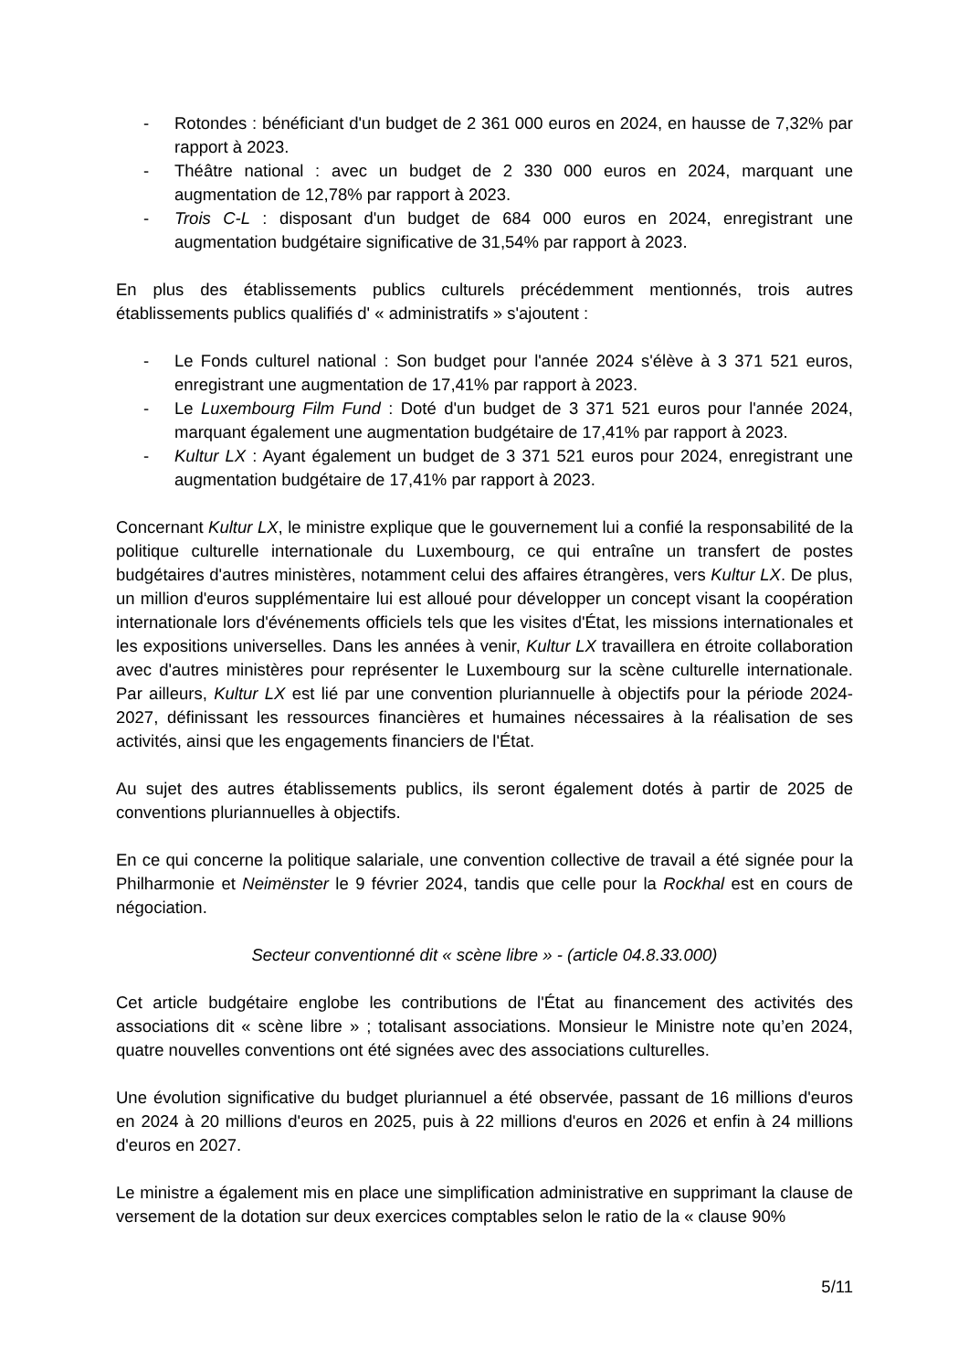- Rotondes : bénéficiant d'un budget de 2 361 000 euros en 2024, en hausse de 7,32% par rapport à 2023.
- Théâtre national : avec un budget de 2 330 000 euros en 2024, marquant une augmentation de 12,78% par rapport à 2023.
- Trois C-L : disposant d'un budget de 684 000 euros en 2024, enregistrant une augmentation budgétaire significative de 31,54% par rapport à 2023.
En plus des établissements publics culturels précédemment mentionnés, trois autres établissements publics qualifiés d' « administratifs » s'ajoutent :
- Le Fonds culturel national : Son budget pour l'année 2024 s'élève à 3 371 521 euros, enregistrant une augmentation de 17,41% par rapport à 2023.
- Le Luxembourg Film Fund : Doté d'un budget de 3 371 521 euros pour l'année 2024, marquant également une augmentation budgétaire de 17,41% par rapport à 2023.
- Kultur LX : Ayant également un budget de 3 371 521 euros pour 2024, enregistrant une augmentation budgétaire de 17,41% par rapport à 2023.
Concernant Kultur LX, le ministre explique que le gouvernement lui a confié la responsabilité de la politique culturelle internationale du Luxembourg, ce qui entraîne un transfert de postes budgétaires d'autres ministères, notamment celui des affaires étrangères, vers Kultur LX. De plus, un million d'euros supplémentaire lui est alloué pour développer un concept visant la coopération internationale lors d'événements officiels tels que les visites d'État, les missions internationales et les expositions universelles. Dans les années à venir, Kultur LX travaillera en étroite collaboration avec d'autres ministères pour représenter le Luxembourg sur la scène culturelle internationale. Par ailleurs, Kultur LX est lié par une convention pluriannuelle à objectifs pour la période 2024-2027, définissant les ressources financières et humaines nécessaires à la réalisation de ses activités, ainsi que les engagements financiers de l'État.
Au sujet des autres établissements publics, ils seront également dotés à partir de 2025 de conventions pluriannuelles à objectifs.
En ce qui concerne la politique salariale, une convention collective de travail a été signée pour la Philharmonie et Neimënster le 9 février 2024, tandis que celle pour la Rockhal est en cours de négociation.
Secteur conventionné dit « scène libre » - (article 04.8.33.000)
Cet article budgétaire englobe les contributions de l'État au financement des activités des associations dit « scène libre » ; totalisant associations. Monsieur le Ministre note qu’en 2024, quatre nouvelles conventions ont été signées avec des associations culturelles.
Une évolution significative du budget pluriannuel a été observée, passant de 16 millions d'euros en 2024 à 20 millions d'euros en 2025, puis à 22 millions d'euros en 2026 et enfin à 24 millions d'euros en 2027.
Le ministre a également mis en place une simplification administrative en supprimant la clause de versement de la dotation sur deux exercices comptables selon le ratio de la « clause 90%
5/11